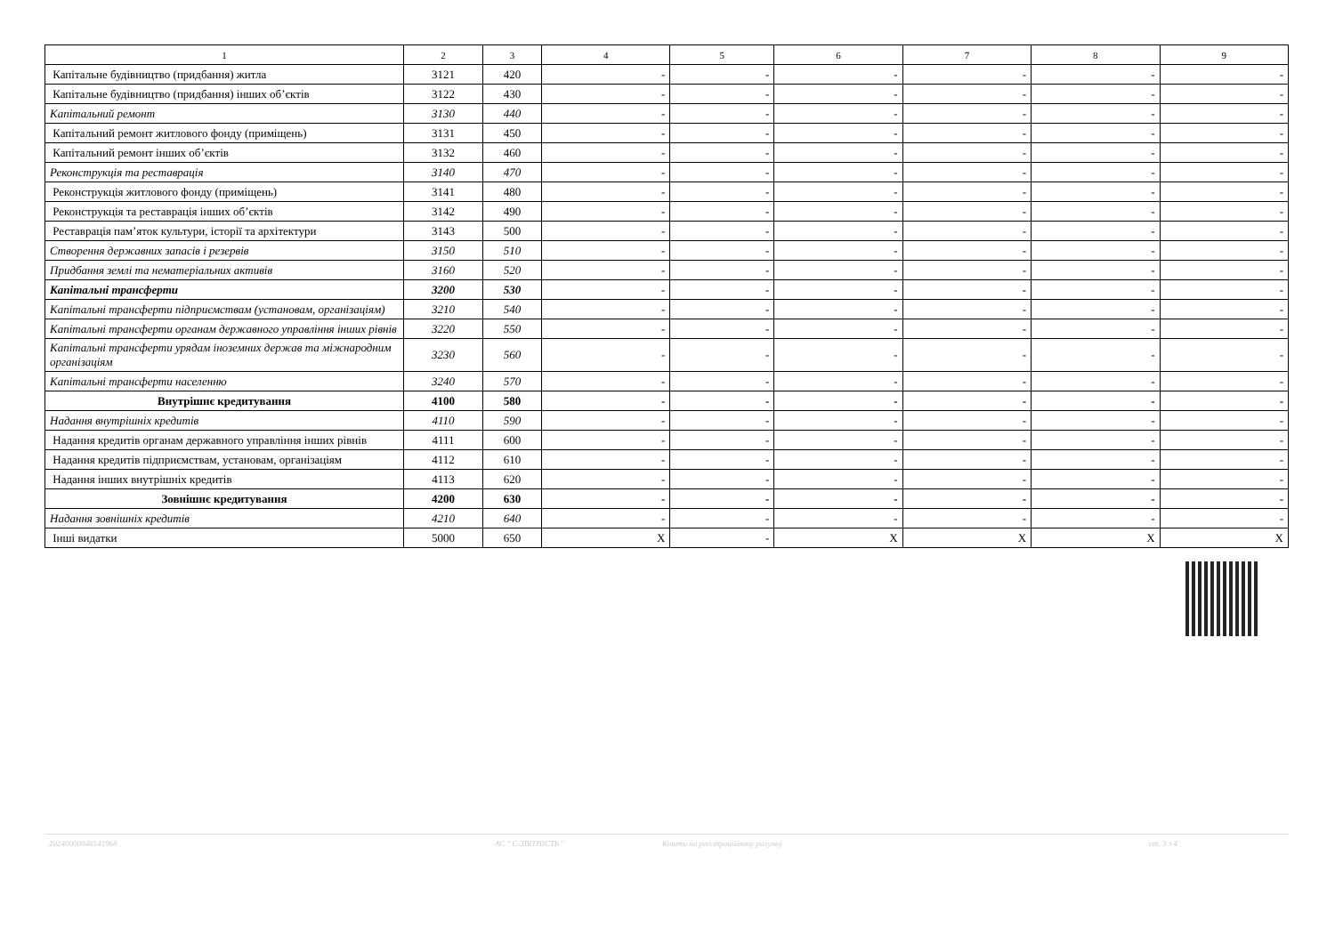| 1 | 2 | 3 | 4 | 5 | 6 | 7 | 8 | 9 |
| --- | --- | --- | --- | --- | --- | --- | --- | --- |
| Капітальне будівництво (придбання) житла | 3121 | 420 | - | - | - | - | - | - |
| Капітальне будівництво (придбання) інших об’єктів | 3122 | 430 | - | - | - | - | - | - |
| Капітальний ремонт | 3130 | 440 | - | - | - | - | - | - |
| Капітальний ремонт житлового фонду (приміщень) | 3131 | 450 | - | - | - | - | - | - |
| Капітальний ремонт інших об’єктів | 3132 | 460 | - | - | - | - | - | - |
| Реконструкція та реставрація | 3140 | 470 | - | - | - | - | - | - |
| Реконструкція житлового фонду (приміщень) | 3141 | 480 | - | - | - | - | - | - |
| Реконструкція та реставрація інших об’єктів | 3142 | 490 | - | - | - | - | - | - |
| Реставрація пам’яток культури, історії та архітектури | 3143 | 500 | - | - | - | - | - | - |
| Створення державних запасів і резервів | 3150 | 510 | - | - | - | - | - | - |
| Придбання землі та нематеріальних активів | 3160 | 520 | - | - | - | - | - | - |
| Капітальні трансферти | 3200 | 530 | - | - | - | - | - | - |
| Капітальні трансферти підприємствам (установам, організаціям) | 3210 | 540 | - | - | - | - | - | - |
| Капітальні трансферти органам державного управління інших рівнів | 3220 | 550 | - | - | - | - | - | - |
| Капітальні трансферти урядам іноземних держав та міжнародним організаціям | 3230 | 560 | - | - | - | - | - | - |
| Капітальні трансферти населенню | 3240 | 570 | - | - | - | - | - | - |
| Внутрішнє кредитування | 4100 | 580 | - | - | - | - | - | - |
| Надання внутрішніх кредитів | 4110 | 590 | - | - | - | - | - | - |
| Надання кредитів органам державного управління інших рівнів | 4111 | 600 | - | - | - | - | - | - |
| Надання кредитів підприємствам, установам, організаціям | 4112 | 610 | - | - | - | - | - | - |
| Надання інших внутрішніх кредитів | 4113 | 620 | - | - | - | - | - | - |
| Зовнішнє кредитування | 4200 | 630 | - | - | - | - | - | - |
| Надання зовнішніх кредитів | 4210 | 640 | - | - | - | - | - | - |
| Інші видатки | 5000 | 650 | X | - | X | X | X | X |
20240000046141968 АС " Є-ЗВІТНІСТЬ " Кошти на реєстраційному рахунку ст. 3 з 4